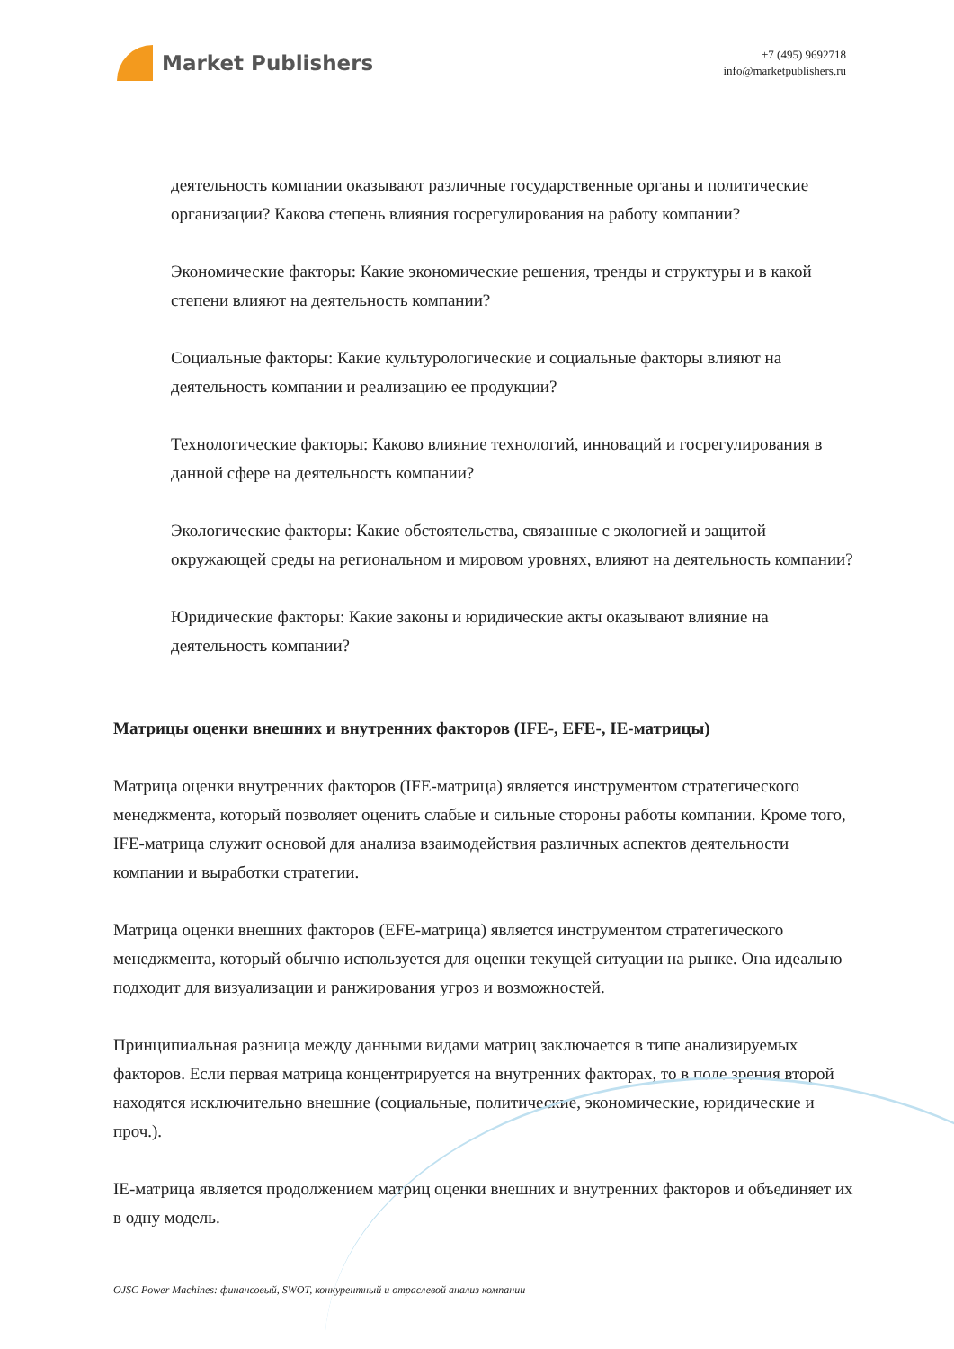Market Publishers
+7 (495) 9692718
info@marketpublishers.ru
деятельность компании оказывают различные государственные органы и политические организации? Какова степень влияния госрегулирования на работу компании?
Экономические факторы: Какие экономические решения, тренды и структуры и в какой степени влияют на деятельность компании?
Социальные факторы: Какие культурологические и социальные факторы влияют на деятельность компании и реализацию ее продукции?
Технологические факторы: Каково влияние технологий, инноваций и госрегулирования в данной сфере на деятельность компании?
Экологические факторы: Какие обстоятельства, связанные с экологией и защитой окружающей среды на региональном и мировом уровнях, влияют на деятельность компании?
Юридические факторы: Какие законы и юридические акты оказывают влияние на деятельность компании?
Матрицы оценки внешних и внутренних факторов (IFE-, EFE-, IE-матрицы)
Матрица оценки внутренних факторов (IFE-матрица) является инструментом стратегического менеджмента, который позволяет оценить слабые и сильные стороны работы компании. Кроме того, IFE-матрица служит основой для анализа взаимодействия различных аспектов деятельности компании и выработки стратегии.
Матрица оценки внешних факторов (EFE-матрица) является инструментом стратегического менеджмента, который обычно используется для оценки текущей ситуации на рынке. Она идеально подходит для визуализации и ранжирования угроз и возможностей.
Принципиальная разница между данными видами матриц заключается в типе анализируемых факторов. Если первая матрица концентрируется на внутренних факторах, то в поле зрения второй находятся исключительно внешние (социальные, политические, экономические, юридические и проч.).
IE-матрица является продолжением матриц оценки внешних и внутренних факторов и объединяет их в одну модель.
OJSC Power Machines: финансовый, SWOT, конкурентный и отраслевой анализ компании